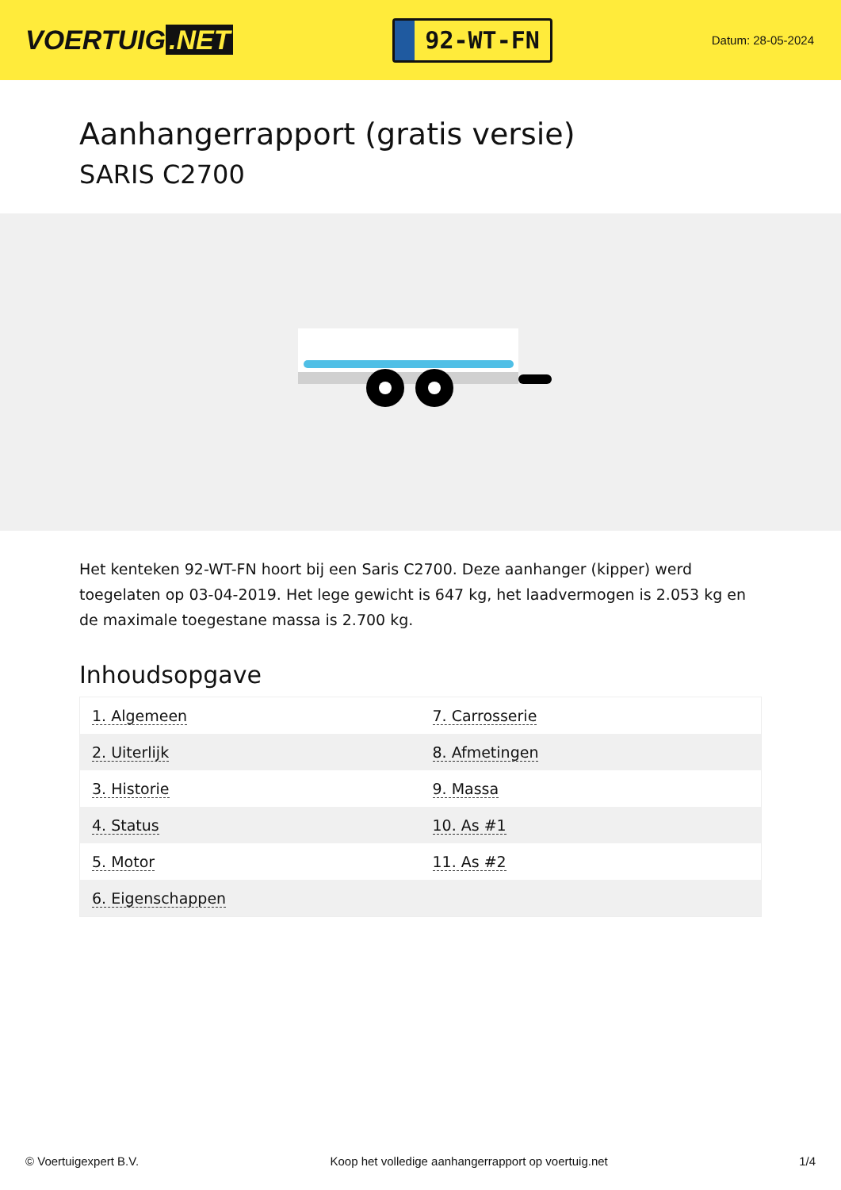VOERTUIG.NET
92-WT-FN
Datum: 28-05-2024
Aanhangerrapport (gratis versie)
SARIS C2700
Het kenteken 92-WT-FN hoort bij een Saris C2700. Deze aanhanger (kipper) werd toegelaten op 03-04-2019. Het lege gewicht is 647 kg, het laadvermogen is 2.053 kg en de maximale toegestane massa is 2.700 kg.
Inhoudsopgave
| 1. Algemeen | 7. Carrosserie |
| 2. Uiterlijk | 8. Afmetingen |
| 3. Historie | 9. Massa |
| 4. Status | 10. As #1 |
| 5. Motor | 11. As #2 |
| 6. Eigenschappen | |
© Voertuigexpert B.V. Koop het volledige aanhangerrapport op voertuig.net 1/4